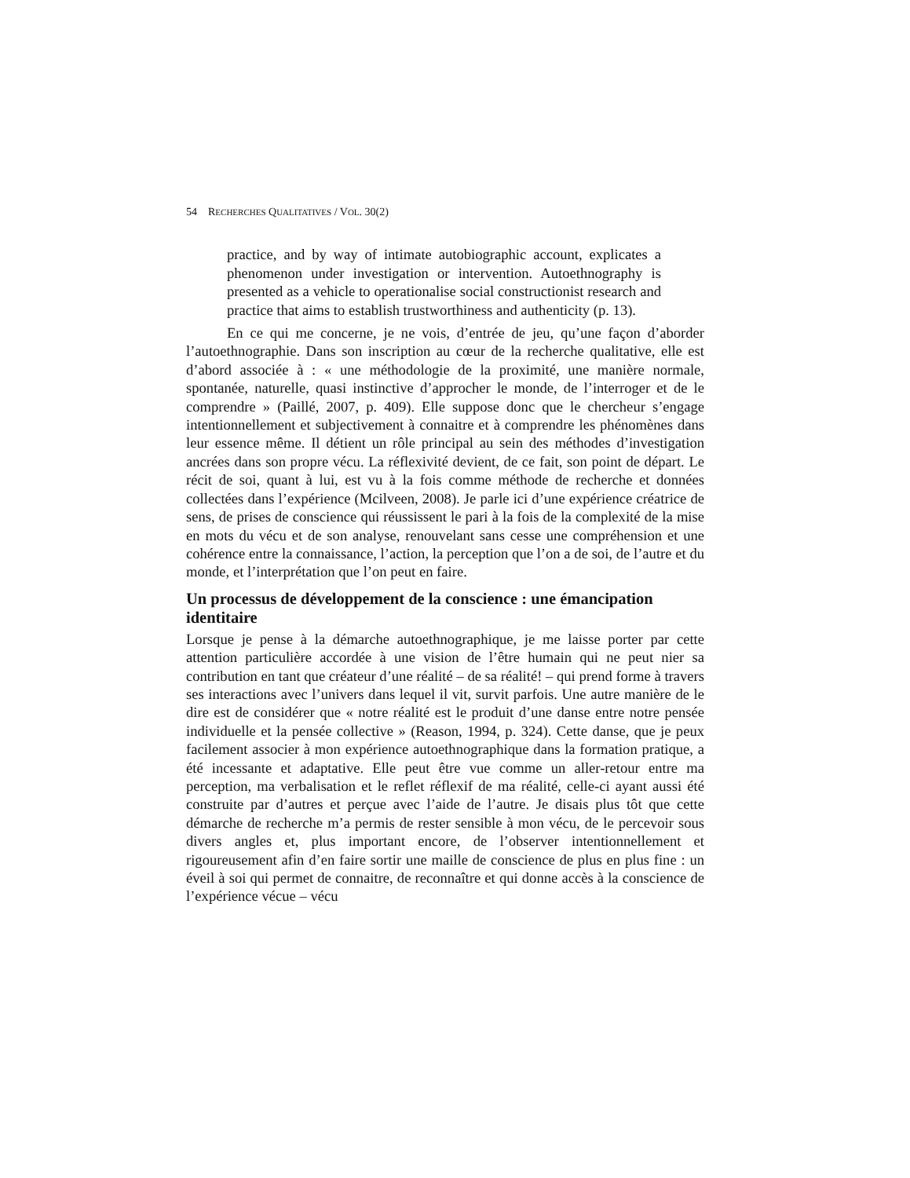54 RECHERCHES QUALITATIVES / VOL. 30(2)
practice, and by way of intimate autobiographic account, explicates a phenomenon under investigation or intervention. Autoethnography is presented as a vehicle to operationalise social constructionist research and practice that aims to establish trustworthiness and authenticity (p. 13).
En ce qui me concerne, je ne vois, d’entrée de jeu, qu’une façon d’aborder l’autoethnographie. Dans son inscription au cœur de la recherche qualitative, elle est d’abord associée à : « une méthodologie de la proximité, une manière normale, spontanée, naturelle, quasi instinctive d’approcher le monde, de l’interroger et de le comprendre » (Paillé, 2007, p. 409). Elle suppose donc que le chercheur s’engage intentionnellement et subjectivement à connaitre et à comprendre les phénomènes dans leur essence même. Il détient un rôle principal au sein des méthodes d’investigation ancrées dans son propre vécu. La réflexivité devient, de ce fait, son point de départ. Le récit de soi, quant à lui, est vu à la fois comme méthode de recherche et données collectées dans l’expérience (Mcilveen, 2008). Je parle ici d’une expérience créatrice de sens, de prises de conscience qui réussissent le pari à la fois de la complexité de la mise en mots du vécu et de son analyse, renouvelant sans cesse une compréhension et une cohérence entre la connaissance, l’action, la perception que l’on a de soi, de l’autre et du monde, et l’interprétation que l’on peut en faire.
Un processus de développement de la conscience : une émancipation identitaire
Lorsque je pense à la démarche autoethnographique, je me laisse porter par cette attention particulière accordée à une vision de l’être humain qui ne peut nier sa contribution en tant que créateur d’une réalité – de sa réalité! – qui prend forme à travers ses interactions avec l’univers dans lequel il vit, survit parfois. Une autre manière de le dire est de considérer que « notre réalité est le produit d’une danse entre notre pensée individuelle et la pensée collective » (Reason, 1994, p. 324). Cette danse, que je peux facilement associer à mon expérience autoethnographique dans la formation pratique, a été incessante et adaptative. Elle peut être vue comme un aller-retour entre ma perception, ma verbalisation et le reflet réflexif de ma réalité, celle-ci ayant aussi été construite par d’autres et perçue avec l’aide de l’autre. Je disais plus tôt que cette démarche de recherche m’a permis de rester sensible à mon vécu, de le percevoir sous divers angles et, plus important encore, de l’observer intentionnellement et rigoureusement afin d’en faire sortir une maille de conscience de plus en plus fine : un éveil à soi qui permet de connaitre, de reconnaître et qui donne accès à la conscience de l’expérience vécue – vécu